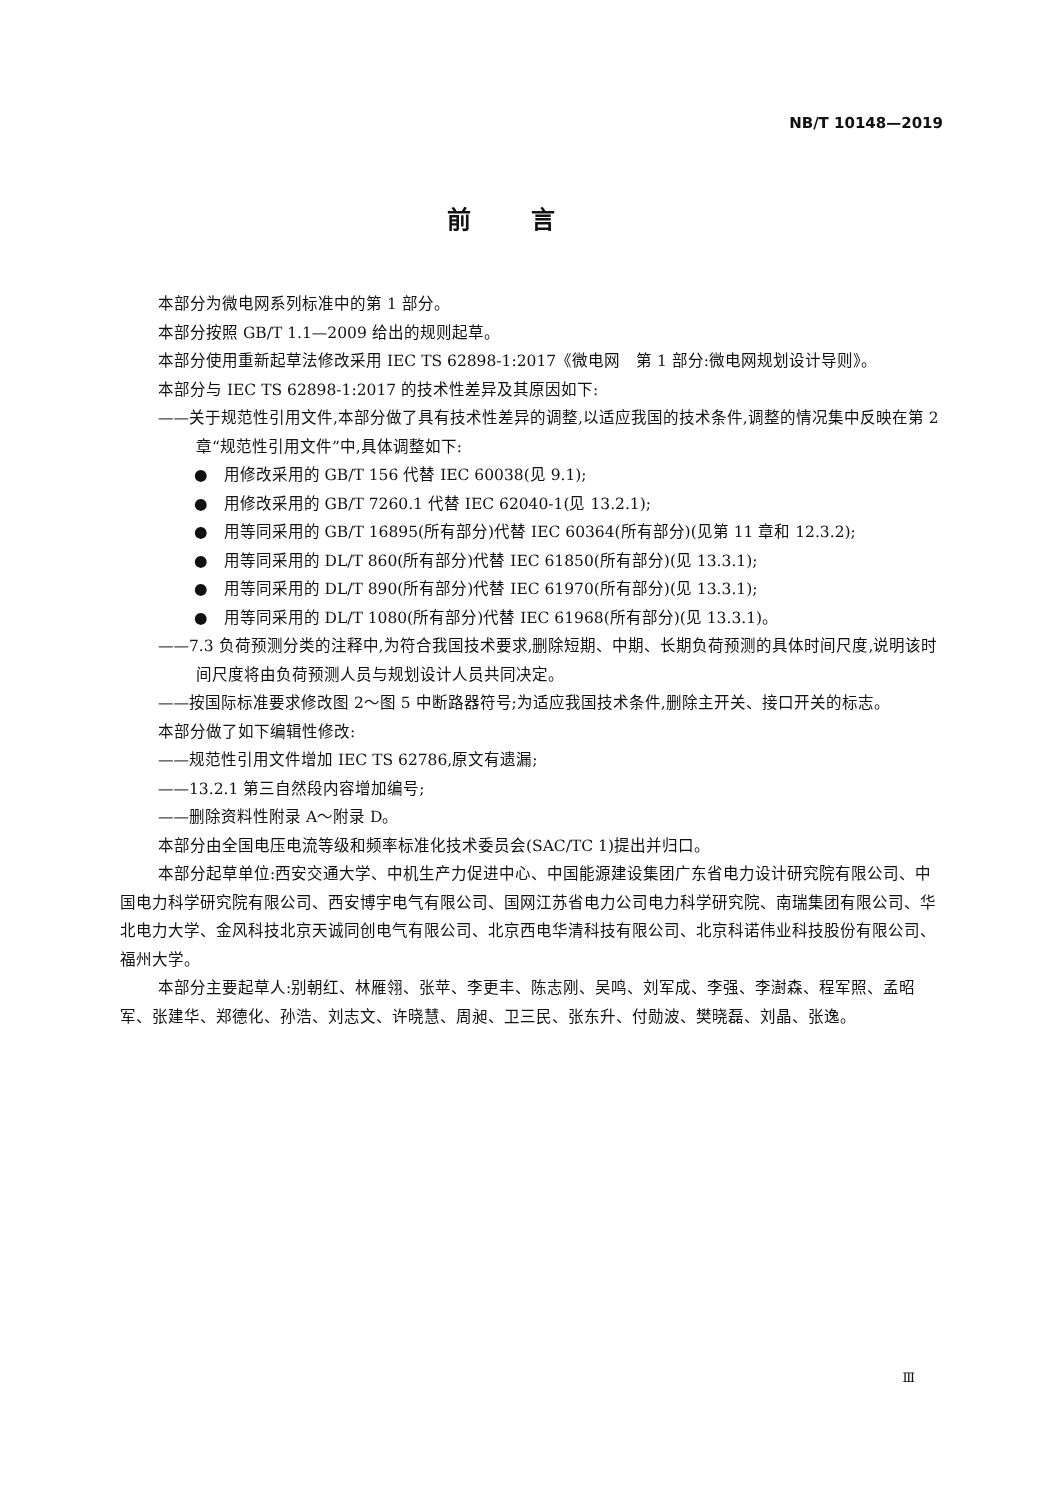NB/T 10148—2019
前言
本部分为微电网系列标准中的第 1 部分。
本部分按照 GB/T 1.1—2009 给出的规则起草。
本部分使用重新起草法修改采用 IEC TS 62898-1:2017《微电网　第 1 部分:微电网规划设计导则》。
本部分与 IEC TS 62898-1:2017 的技术性差异及其原因如下:
——关于规范性引用文件,本部分做了具有技术性差异的调整,以适应我国的技术条件,调整的情况集中反映在第 2 章“规范性引用文件”中,具体调整如下:
●　用修改采用的 GB/T 156 代替 IEC 60038(见 9.1);
●　用修改采用的 GB/T 7260.1 代替 IEC 62040-1(见 13.2.1);
●　用等同采用的 GB/T 16895(所有部分)代替 IEC 60364(所有部分)(见第 11 章和 12.3.2);
●　用等同采用的 DL/T 860(所有部分)代替 IEC 61850(所有部分)(见 13.3.1);
●　用等同采用的 DL/T 890(所有部分)代替 IEC 61970(所有部分)(见 13.3.1);
●　用等同采用的 DL/T 1080(所有部分)代替 IEC 61968(所有部分)(见 13.3.1)。
——7.3 负荷预测分类的注释中,为符合我国技术要求,删除短期、中期、长期负荷预测的具体时间尺度,说明该时间尺度将由负荷预测人员与规划设计人员共同决定。
——按国际标准要求修改图 2～图 5 中断路器符号;为适应我国技术条件,删除主开关、接口开关的标志。
本部分做了如下编辑性修改:
——规范性引用文件增加 IEC TS 62786,原文有遗漏;
——13.2.1 第三自然段内容增加编号;
——删除资料性附录 A～附录 D。
本部分由全国电压电流等级和频率标准化技术委员会(SAC/TC 1)提出并归口。
本部分起草单位:西安交通大学、中机生产力促进中心、中国能源建设集团广东省电力设计研究院有限公司、中国电力科学研究院有限公司、西安博宇电气有限公司、国网江苏省电力公司电力科学研究院、南瑞集团有限公司、华北电力大学、金风科技北京天诚同创电气有限公司、北京西电华清科技有限公司、北京科诺伟业科技股份有限公司、福州大学。
本部分主要起草人:别朝红、林雁翎、张苹、李更丰、陈志刚、吴鸣、刘军成、李强、李澍森、程军照、孟昭军、张建华、郑德化、孙浩、刘志文、许晓慧、周昶、卫三民、张东升、付勋波、樊晓磊、刘晶、张逸。
Ⅲ